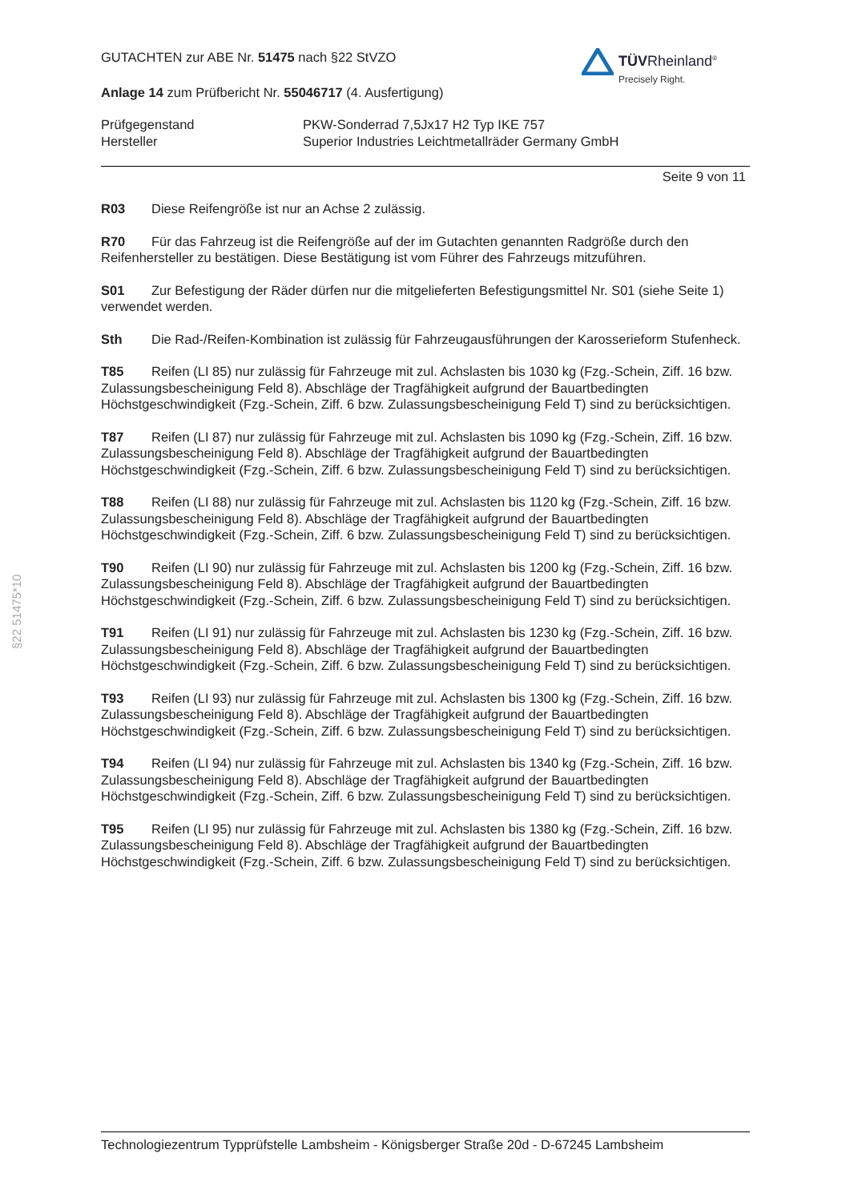TÜVRheinland<sup>®</sup>
Precisely Right.
GUTACHTEN zur ABE Nr. 51475 nach §22 StVZO
Anlage 14 zum Prüfbericht Nr. 55046717 (4. Ausfertigung)
Prüfgegenstand
Hersteller
PKW-Sonderrad 7,5Jx17 H2 Typ IKE 757
Superior Industries Leichtmetallräder Germany GmbH
Seite 9 von 11
R03 Diese Reifengröße ist nur an Achse 2 zulässig.
R70 Für das Fahrzeug ist die Reifengröße auf der im Gutachten genannten Radgröße durch den Reifenhersteller zu bestätigen. Diese Bestätigung ist vom Führer des Fahrzeugs mitzuführen.
S01 Zur Befestigung der Räder dürfen nur die mitgelieferten Befestigungsmittel Nr. S01 (siehe Seite 1) verwendet werden.
Sth Die Rad-/Reifen-Kombination ist zulässig für Fahrzeugausführungen der Karosserieform Stufenheck.
T85 Reifen (LI 85) nur zulässig für Fahrzeuge mit zul. Achslasten bis 1030 kg (Fzg.-Schein, Ziff. 16 bzw. Zulassungsbescheinigung Feld 8). Abschläge der Tragfähigkeit aufgrund der Bauartbedingten Höchstgeschwindigkeit (Fzg.-Schein, Ziff. 6 bzw. Zulassungsbescheinigung Feld T) sind zu berücksichtigen.
T87 Reifen (LI 87) nur zulässig für Fahrzeuge mit zul. Achslasten bis 1090 kg (Fzg.-Schein, Ziff. 16 bzw. Zulassungsbescheinigung Feld 8). Abschläge der Tragfähigkeit aufgrund der Bauartbedingten Höchstgeschwindigkeit (Fzg.-Schein, Ziff. 6 bzw. Zulassungsbescheinigung Feld T) sind zu berücksichtigen.
T88 Reifen (LI 88) nur zulässig für Fahrzeuge mit zul. Achslasten bis 1120 kg (Fzg.-Schein, Ziff. 16 bzw. Zulassungsbescheinigung Feld 8). Abschläge der Tragfähigkeit aufgrund der Bauartbedingten Höchstgeschwindigkeit (Fzg.-Schein, Ziff. 6 bzw. Zulassungsbescheinigung Feld T) sind zu berücksichtigen.
T90 Reifen (LI 90) nur zulässig für Fahrzeuge mit zul. Achslasten bis 1200 kg (Fzg.-Schein, Ziff. 16 bzw. Zulassungsbescheinigung Feld 8). Abschläge der Tragfähigkeit aufgrund der Bauartbedingten Höchstgeschwindigkeit (Fzg.-Schein, Ziff. 6 bzw. Zulassungsbescheinigung Feld T) sind zu berücksichtigen.
T91 Reifen (LI 91) nur zulässig für Fahrzeuge mit zul. Achslasten bis 1230 kg (Fzg.-Schein, Ziff. 16 bzw. Zulassungsbescheinigung Feld 8). Abschläge der Tragfähigkeit aufgrund der Bauartbedingten Höchstgeschwindigkeit (Fzg.-Schein, Ziff. 6 bzw. Zulassungsbescheinigung Feld T) sind zu berücksichtigen.
T93 Reifen (LI 93) nur zulässig für Fahrzeuge mit zul. Achslasten bis 1300 kg (Fzg.-Schein, Ziff. 16 bzw. Zulassungsbescheinigung Feld 8). Abschläge der Tragfähigkeit aufgrund der Bauartbedingten Höchstgeschwindigkeit (Fzg.-Schein, Ziff. 6 bzw. Zulassungsbescheinigung Feld T) sind zu berücksichtigen.
T94 Reifen (LI 94) nur zulässig für Fahrzeuge mit zul. Achslasten bis 1340 kg (Fzg.-Schein, Ziff. 16 bzw. Zulassungsbescheinigung Feld 8). Abschläge der Tragfähigkeit aufgrund der Bauartbedingten Höchstgeschwindigkeit (Fzg.-Schein, Ziff. 6 bzw. Zulassungsbescheinigung Feld T) sind zu berücksichtigen.
T95 Reifen (LI 95) nur zulässig für Fahrzeuge mit zul. Achslasten bis 1380 kg (Fzg.-Schein, Ziff. 16 bzw. Zulassungsbescheinigung Feld 8). Abschläge der Tragfähigkeit aufgrund der Bauartbedingten Höchstgeschwindigkeit (Fzg.-Schein, Ziff. 6 bzw. Zulassungsbescheinigung Feld T) sind zu berücksichtigen.
§22 51475*10
Technologiezentrum Typprüfstelle Lambsheim - Königsberger Straße 20d - D-67245 Lambsheim